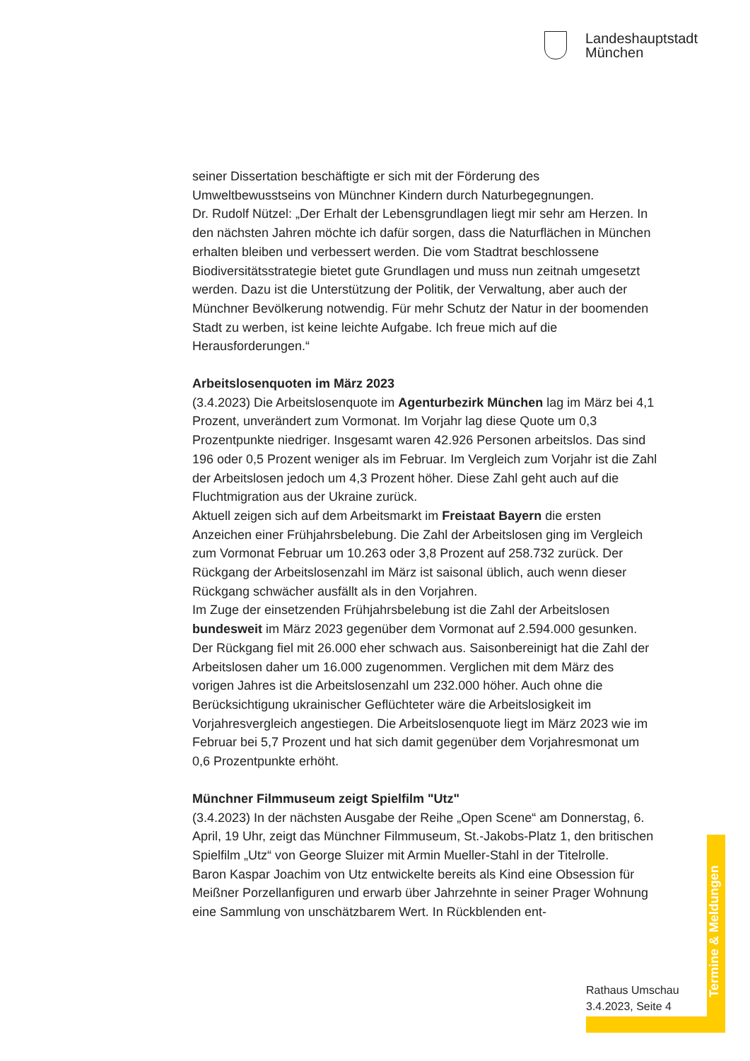Landeshauptstadt
München
seiner Dissertation beschäftigte er sich mit der Förderung des Umweltbewusstseins von Münchner Kindern durch Naturbegegnungen.
Dr. Rudolf Nützel: „Der Erhalt der Lebensgrundlagen liegt mir sehr am Herzen. In den nächsten Jahren möchte ich dafür sorgen, dass die Naturflächen in München erhalten bleiben und verbessert werden. Die vom Stadtrat beschlossene Biodiversitätsstrategie bietet gute Grundlagen und muss nun zeitnah umgesetzt werden. Dazu ist die Unterstützung der Politik, der Verwaltung, aber auch der Münchner Bevölkerung notwendig. Für mehr Schutz der Natur in der boomenden Stadt zu werben, ist keine leichte Aufgabe. Ich freue mich auf die Herausforderungen.“
Arbeitslosenquoten im März 2023
(3.4.2023) Die Arbeitslosenquote im Agenturbezirk München lag im März bei 4,1 Prozent, unverändert zum Vormonat. Im Vorjahr lag diese Quote um 0,3 Prozentpunkte niedriger. Insgesamt waren 42.926 Personen arbeitslos. Das sind 196 oder 0,5 Prozent weniger als im Februar. Im Vergleich zum Vorjahr ist die Zahl der Arbeitslosen jedoch um 4,3 Prozent höher. Diese Zahl geht auch auf die Fluchtmigration aus der Ukraine zurück.
Aktuell zeigen sich auf dem Arbeitsmarkt im Freistaat Bayern die ersten Anzeichen einer Frühjahrsbelebung. Die Zahl der Arbeitslosen ging im Vergleich zum Vormonat Februar um 10.263 oder 3,8 Prozent auf 258.732 zurück. Der Rückgang der Arbeitslosenzahl im März ist saisonal üblich, auch wenn dieser Rückgang schwächer ausfällt als in den Vorjahren.
Im Zuge der einsetzenden Frühjahrsbelebung ist die Zahl der Arbeitslosen bundesweit im März 2023 gegenüber dem Vormonat auf 2.594.000 gesunken. Der Rückgang fiel mit 26.000 eher schwach aus. Saisonbereinigt hat die Zahl der Arbeitslosen daher um 16.000 zugenommen. Verglichen mit dem März des vorigen Jahres ist die Arbeitslosenzahl um 232.000 höher. Auch ohne die Berücksichtigung ukrainischer Geflüchteter wäre die Arbeitslosigkeit im Vorjahresvergleich angestiegen. Die Arbeitslosenquote liegt im März 2023 wie im Februar bei 5,7 Prozent und hat sich damit gegenüber dem Vorjahresmonat um 0,6 Prozentpunkte erhöht.
Münchner Filmmuseum zeigt Spielfilm "Utz"
(3.4.2023) In der nächsten Ausgabe der Reihe „Open Scene“ am Donnerstag, 6. April, 19 Uhr, zeigt das Münchner Filmmuseum, St.-Jakobs-Platz 1, den britischen Spielfilm „Utz“ von George Sluizer mit Armin Mueller-Stahl in der Titelrolle.
Baron Kaspar Joachim von Utz entwickelte bereits als Kind eine Obsession für Meißner Porzellanfiguren und erwarb über Jahrzehnte in seiner Prager Wohnung eine Sammlung von unschätzbarem Wert. In Rückblenden ent-
Termine & Meldungen
Rathaus Umschau
3.4.2023, Seite 4